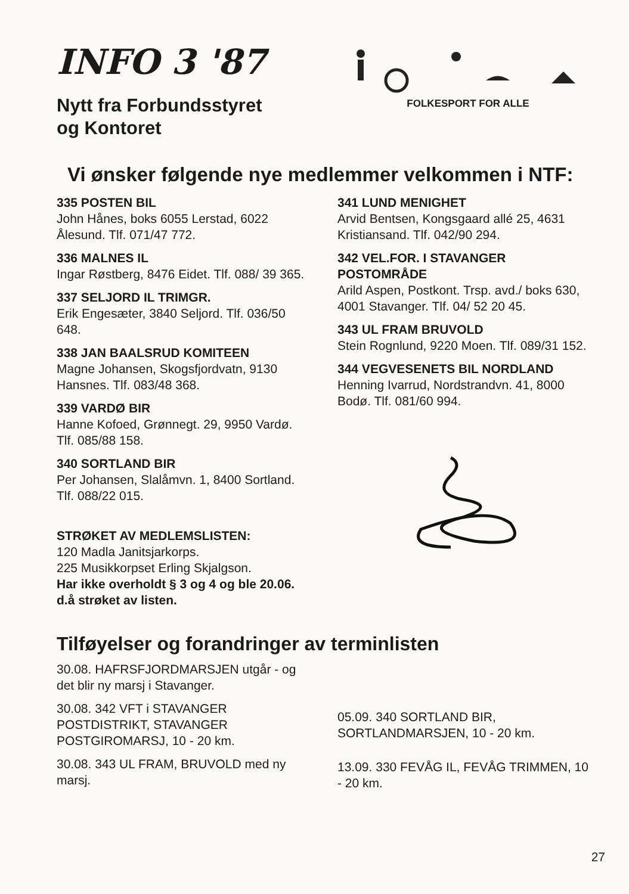INFO 3 '87
Nytt fra Forbundsstyret
og Kontoret
FOLKESPORT FOR ALLE
Vi ønsker følgende nye medlemmer velkommen i NTF:
335 POSTEN BIL
John Hånes, boks 6055 Lerstad, 6022 Ålesund. Tlf. 071/47 772.
336 MALNES IL
Ingar Røstberg, 8476 Eidet. Tlf. 088/ 39 365.
337 SELJORD IL TRIMGR.
Erik Engesæter, 3840 Seljord. Tlf. 036/50 648.
338 JAN BAALSRUD KOMITEEN
Magne Johansen, Skogsfjordvatn, 9130 Hansnes. Tlf. 083/48 368.
339 VARDØ BIR
Hanne Kofoed, Grønnegt. 29, 9950 Vardø. Tlf. 085/88 158.
340 SORTLAND BIR
Per Johansen, Slalåmvn. 1, 8400 Sortland. Tlf. 088/22 015.
STRØKET AV MEDLEMSLISTEN:
120 Madla Janitsjarkorps.
225 Musikkorpset Erling Skjalgson.
Har ikke overholdt § 3 og 4 og ble 20.06. d.å strøket av listen.
341 LUND MENIGHET
Arvid Bentsen, Kongsgaard allé 25, 4631 Kristiansand. Tlf. 042/90 294.
342 VEL.FOR. I STAVANGER POSTOMRÅDE
Arild Aspen, Postkont. Trsp. avd./ boks 630, 4001 Stavanger. Tlf. 04/ 52 20 45.
343 UL FRAM BRUVOLD
Stein Rognlund, 9220 Moen. Tlf. 089/31 152.
344 VEGVESENETS BIL NORDLAND
Henning Ivarrud, Nordstrandvn. 41, 8000 Bodø. Tlf. 081/60 994.
Tilføyelser og forandringer av terminlisten
30.08. HAFRSFJORDMARSJEN utgår - og det blir ny marsj i Stavanger.
30.08. 342 VFT i STAVANGER POSTDISTRIKT, STAVANGER POSTGIROMARSJ, 10 - 20 km.
30.08. 343 UL FRAM, BRUVOLD med ny marsj.
05.09. 340 SORTLAND BIR, SORTLANDMARSJEN, 10 - 20 km.
13.09. 330 FEVÅG IL, FEVÅG TRIMMEN, 10 - 20 km.
27